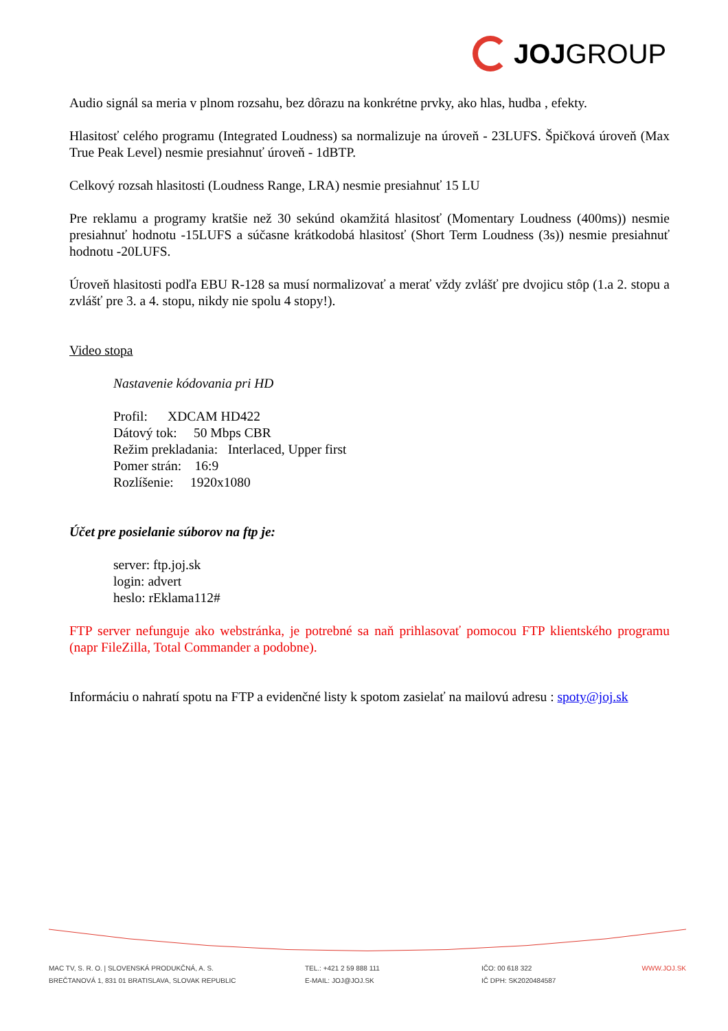JOJ GROUP
Audio signál sa meria v plnom rozsahu, bez dôrazu na konkrétne prvky, ako hlas, hudba , efekty.
Hlasitosť celého programu (Integrated Loudness) sa normalizuje na úroveň - 23LUFS. Špičková úroveň (Max True Peak Level) nesmie presiahnuť úroveň - 1dBTP.
Celkový rozsah hlasitosti (Loudness Range, LRA) nesmie presiahnuť 15 LU
Pre reklamu a programy kratšie než 30 sekúnd okamžitá hlasitosť (Momentary Loudness (400ms)) nesmie presiahnuť hodnotu -15LUFS a súčasne krátkodobá hlasitosť (Short Term Loudness (3s)) nesmie presiahnuť hodnotu -20LUFS.
Úroveň hlasitosti podľa EBU R-128 sa musí normalizovať a merať vždy zvlášť pre dvojicu stôp (1.a 2. stopu a zvlášť pre 3. a 4. stopu, nikdy nie spolu 4 stopy!).
Video stopa
Nastavenie kódovania pri HD
Profil: XDCAM HD422
Dátový tok: 50 Mbps CBR
Režim prekladania: Interlaced, Upper first
Pomer strán: 16:9
Rozlíšenie: 1920x1080
Účet pre posielanie súborov na ftp je:
server: ftp.joj.sk
login: advert
heslo: rEklama112#
FTP server nefunguje ako webstránka, je potrebné sa naň prihlasovať pomocou FTP klientského programu (napr FileZilla, Total Commander a podobne).
Informáciu o nahratí spotu na FTP a evidenčné listy k spotom zasielať na mailovú adresu : spoty@joj.sk
MAC TV, S. R. O. | SLOVENSKÁ PRODUKČNÁ, A. S.
BREČTANOVÁ 1, 831 01 BRATISLAVA, SLOVAK REPUBLIC
TEL.: +421 2 59 888 111
E-MAIL: JOJ@JOJ.SK
IČO: 00 618 322
IČ DPH: SK2020484587
WWW.JOJ.SK